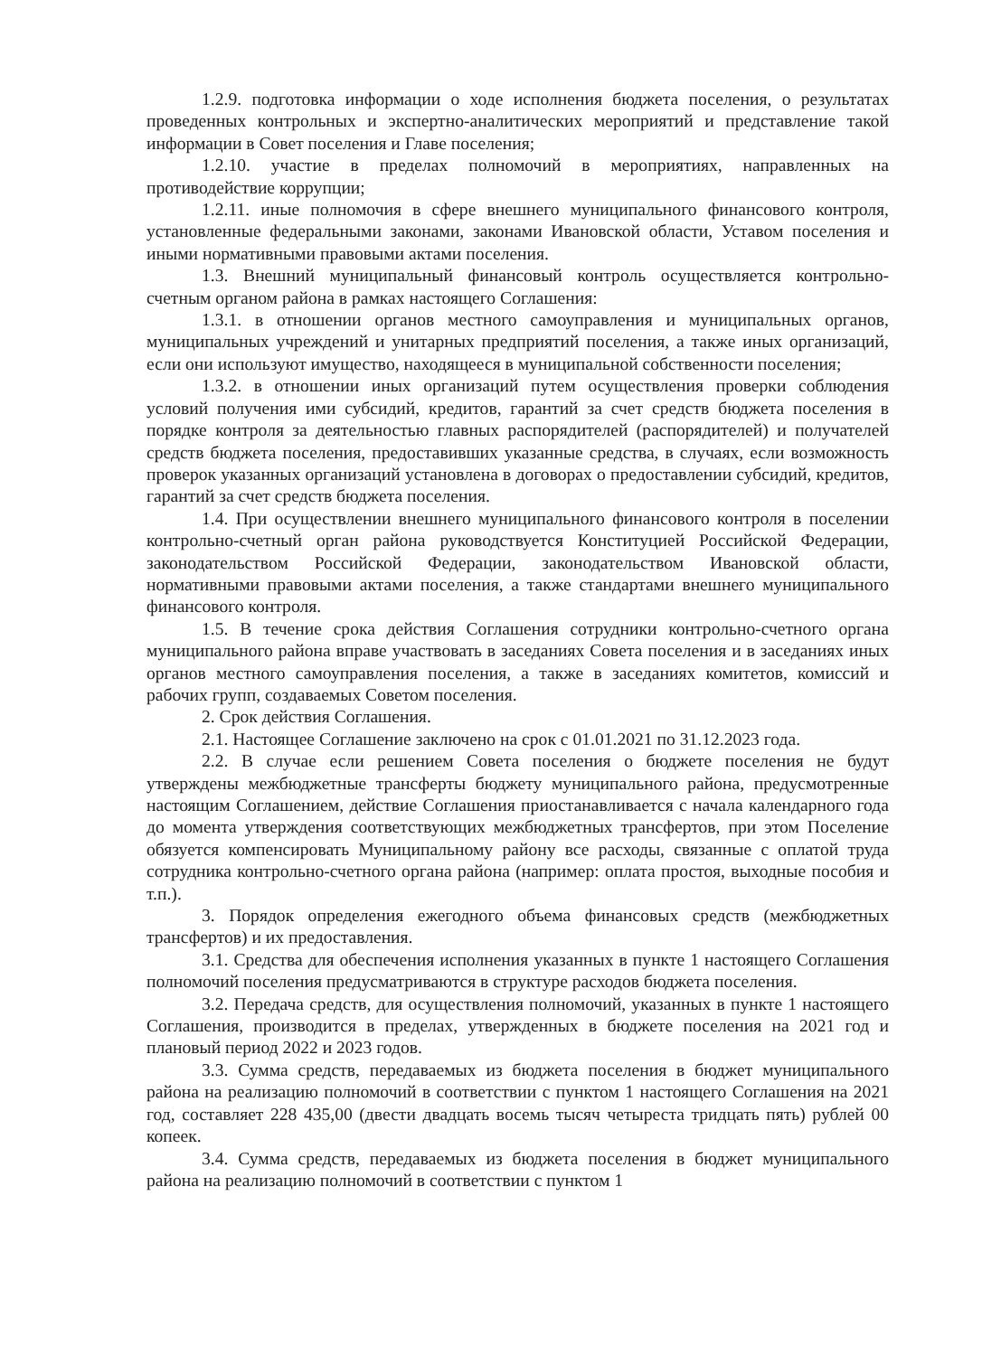1.2.9. подготовка информации о ходе исполнения бюджета поселения, о результатах проведенных контрольных и экспертно-аналитических мероприятий и представление такой информации в Совет поселения и Главе поселения;
1.2.10. участие в пределах полномочий в мероприятиях, направленных на противодействие коррупции;
1.2.11. иные полномочия в сфере внешнего муниципального финансового контроля, установленные федеральными законами, законами Ивановской области, Уставом поселения и иными нормативными правовыми актами поселения.
1.3. Внешний муниципальный финансовый контроль осуществляется контрольно-счетным органом района в рамках настоящего Соглашения:
1.3.1. в отношении органов местного самоуправления и муниципальных органов, муниципальных учреждений и унитарных предприятий поселения, а также иных организаций, если они используют имущество, находящееся в муниципальной собственности поселения;
1.3.2. в отношении иных организаций путем осуществления проверки соблюдения условий получения ими субсидий, кредитов, гарантий за счет средств бюджета поселения в порядке контроля за деятельностью главных распорядителей (распорядителей) и получателей средств бюджета поселения, предоставивших указанные средства, в случаях, если возможность проверок указанных организаций установлена в договорах о предоставлении субсидий, кредитов, гарантий за счет средств бюджета поселения.
1.4. При осуществлении внешнего муниципального финансового контроля в поселении контрольно-счетный орган района руководствуется Конституцией Российской Федерации, законодательством Российской Федерации, законодательством Ивановской области, нормативными правовыми актами поселения, а также стандартами внешнего муниципального финансового контроля.
1.5. В течение срока действия Соглашения сотрудники контрольно-счетного органа муниципального района вправе участвовать в заседаниях Совета поселения и в заседаниях иных органов местного самоуправления поселения, а также в заседаниях комитетов, комиссий и рабочих групп, создаваемых Советом поселения.
2. Срок действия Соглашения.
2.1. Настоящее Соглашение заключено на срок с 01.01.2021 по 31.12.2023 года.
2.2. В случае если решением Совета поселения о бюджете поселения не будут утверждены межбюджетные трансферты бюджету муниципального района, предусмотренные настоящим Соглашением, действие Соглашения приостанавливается с начала календарного года до момента утверждения соответствующих межбюджетных трансфертов, при этом Поселение обязуется компенсировать Муниципальному району все расходы, связанные с оплатой труда сотрудника контрольно-счетного органа района (например: оплата простоя, выходные пособия и т.п.).
3. Порядок определения ежегодного объема финансовых средств (межбюджетных трансфертов) и их предоставления.
3.1. Средства для обеспечения исполнения указанных в пункте 1 настоящего Соглашения полномочий поселения предусматриваются в структуре расходов бюджета поселения.
3.2. Передача средств, для осуществления полномочий, указанных в пункте 1 настоящего Соглашения, производится в пределах, утвержденных в бюджете поселения на 2021 год и плановый период 2022 и 2023 годов.
3.3. Сумма средств, передаваемых из бюджета поселения в бюджет муниципального района на реализацию полномочий в соответствии с пунктом 1 настоящего Соглашения на 2021 год, составляет 228 435,00 (двести двадцать восемь тысяч четыреста тридцать пять) рублей 00 копеек.
3.4. Сумма средств, передаваемых из бюджета поселения в бюджет муниципального района на реализацию полномочий в соответствии с пунктом 1